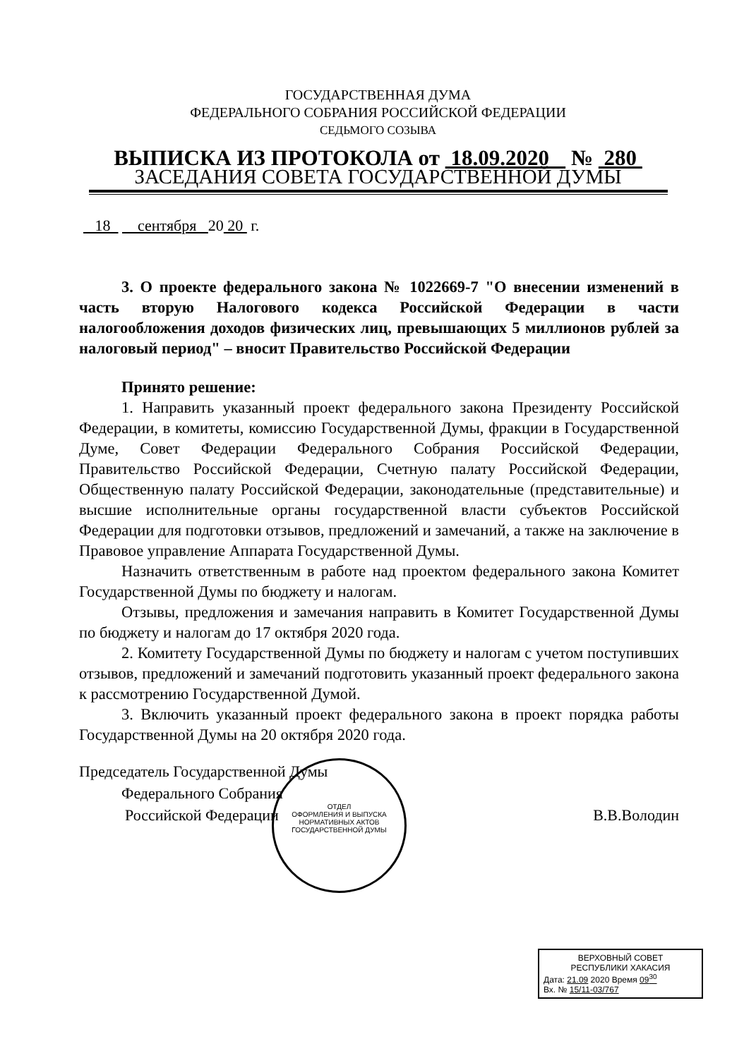ГОСУДАРСТВЕННАЯ ДУМА
ФЕДЕРАЛЬНОГО СОБРАНИЯ РОССИЙСКОЙ ФЕДЕРАЦИИ
СЕДЬМОГО СОЗЫВА
ВЫПИСКА ИЗ ПРОТОКОЛА от 18.09.2020 № 280
ЗАСЕДАНИЯ СОВЕТА ГОСУДАРСТВЕННОЙ ДУМЫ
18 сентября 20 20 г.
3. О проекте федерального закона № 1022669-7 "О внесении изменений в часть вторую Налогового кодекса Российской Федерации в части налогообложения доходов физических лиц, превышающих 5 миллионов рублей за налоговый период" – вносит Правительство Российской Федерации
Принято решение:
1. Направить указанный проект федерального закона Президенту Российской Федерации, в комитеты, комиссию Государственной Думы, фракции в Государственной Думе, Совет Федерации Федерального Собрания Российской Федерации, Правительство Российской Федерации, Счетную палату Российской Федерации, Общественную палату Российской Федерации, законодательные (представительные) и высшие исполнительные органы государственной власти субъектов Российской Федерации для подготовки отзывов, предложений и замечаний, а также на заключение в Правовое управление Аппарата Государственной Думы.
Назначить ответственным в работе над проектом федерального закона Комитет Государственной Думы по бюджету и налогам.
Отзывы, предложения и замечания направить в Комитет Государственной Думы по бюджету и налогам до 17 октября 2020 года.
2. Комитету Государственной Думы по бюджету и налогам с учетом поступивших отзывов, предложений и замечаний подготовить указанный проект федерального закона к рассмотрению Государственной Думой.
3. Включить указанный проект федерального закона в проект порядка работы Государственной Думы на 20 октября 2020 года.
Председатель Государственной Думы
Федерального Собрания
Российской Федерации В.В.Володин
ОТДЕЛ
ОФОРМЛЕНИЯ И ВЫПУСКА
НОРМАТИВНЫХ АКТОВ
ГОСУДАРСТВЕННОЙ ДУМЫ
ВЕРХОВНЫЙ СОВЕТ
РЕСПУБЛИКИ ХАКАСИЯ
Дата: 21.09 2020 Время 09<sup>30</sup>
Вх. № 15/11-03/767